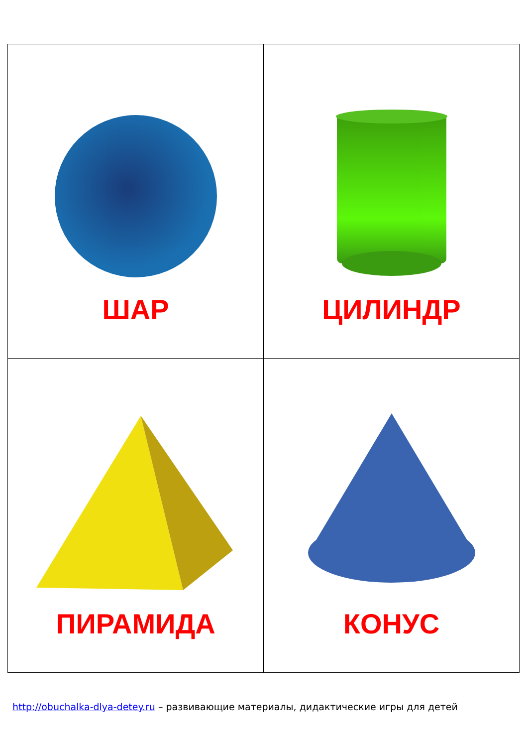| ШАР | ЦИЛИНДР |
| ПИРАМИДА | КОНУС |
http://obuchalka-dlya-detey.ru – развивающие материалы, дидактические игры для детей